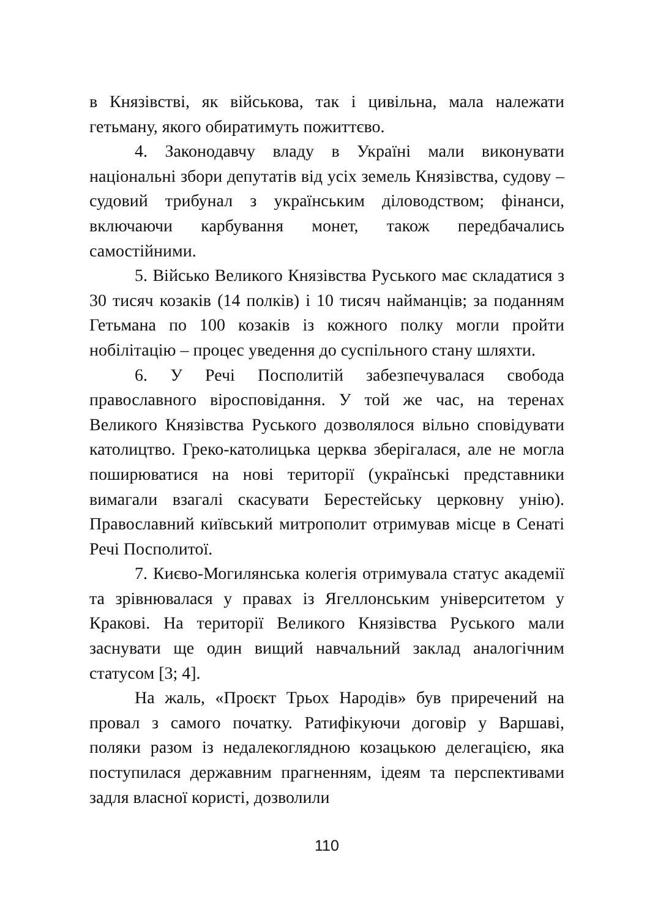в Князівстві, як військова, так і цивільна, мала належати гетьману, якого обиратимуть пожиттєво.
4. Законодавчу владу в Україні мали виконувати національні збори депутатів від усіх земель Князівства, судову – судовий трибунал з українським діловодством; фінанси, включаючи карбування монет, також передбачались самостійними.
5. Військо Великого Князівства Руського має складатися з 30 тисяч козаків (14 полків) і 10 тисяч найманців; за поданням Гетьмана по 100 козаків із кожного полку могли пройти нобілітацію – процес уведення до суспільного стану шляхти.
6. У Речі Посполитій забезпечувалася свобода православного віросповідання. У той же час, на теренах Великого Князівства Руського дозволялося вільно сповідувати католицтво. Греко-католицька церква зберігалася, але не могла поширюватися на нові території (українські представники вимагали взагалі скасувати Берестейську церковну унію). Православний київський митрополит отримував місце в Сенаті Речі Посполитої.
7. Києво-Могилянська колегія отримувала статус академії та зрівнювалася у правах із Ягеллонським університетом у Кракові. На території Великого Князівства Руського мали заснувати ще один вищий навчальний заклад аналогічним статусом [3; 4].
На жаль, «Проєкт Трьох Народів» був приречений на провал з самого початку. Ратифікуючи договір у Варшаві, поляки разом із недалекоглядною козацькою делегацією, яка поступилася державним прагненням, ідеям та перспективами задля власної користі, дозволили
110